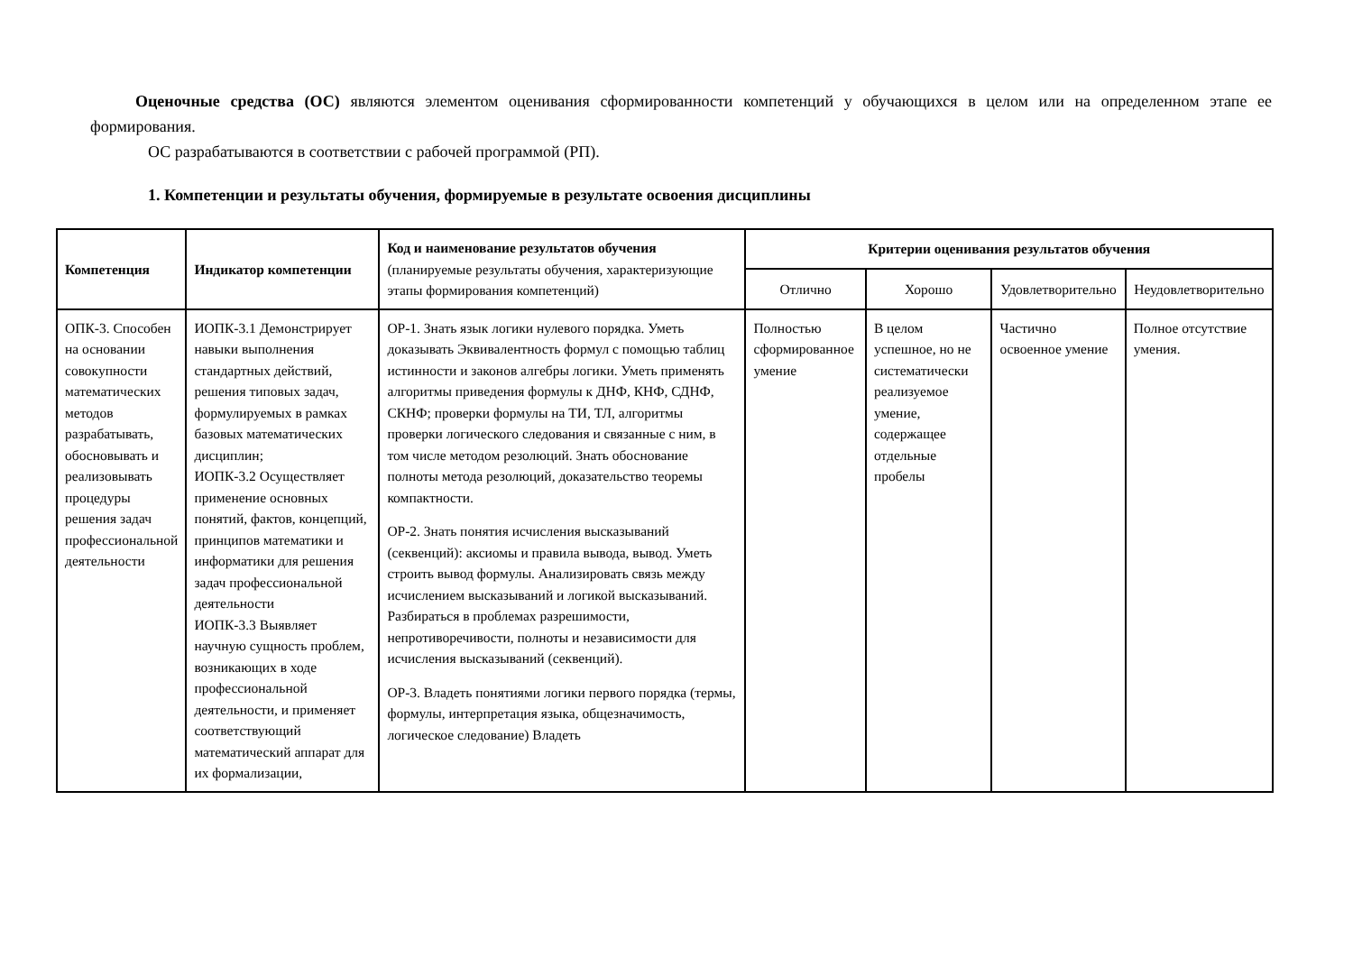Оценочные средства (ОС) являются элементом оценивания сформированности компетенций у обучающихся в целом или на определенном этапе ее формирования.
ОС разрабатываются в соответствии с рабочей программой (РП).
1. Компетенции и результаты обучения, формируемые в результате освоения дисциплины
| Компетенция | Индикатор компетенции | Код и наименование результатов обучения (планируемые результаты обучения, характеризующие этапы формирования компетенций) | Критерии оценивания результатов обучения | | | |
| --- | --- | --- | --- | --- | --- | --- |
| | | | Отлично | Хорошо | Удовлетворительно | Неудовлетворительно |
| ОПК-3. Способен на основании совокупности математических методов разрабатывать, обосновывать и реализовывать процедуры решения задач профессиональной деятельности | ИОПК-3.1 Демонстрирует навыки выполнения стандартных действий, решения типовых задач, формулируемых в рамках базовых математических дисциплин; ИОПК-3.2 Осуществляет применение основных понятий, фактов, концепций, принципов математики и информатики для решения задач профессиональной деятельности ИОПК-3.3 Выявляет научную сущность проблем, возникающих в ходе профессиональной деятельности, и применяет соответствующий математический аппарат для их формализации, | ОР-1. Знать язык логики нулевого порядка. Уметь доказывать Эквивалентность формул с помощью таблиц истинности и законов алгебры логики. Уметь применять алгоритмы приведения формулы к ДНФ, КНФ, СДНФ, СКНФ; проверки формулы на ТИ, ТЛ, алгоритмы проверки логического следования и связанные с ним, в том числе методом резолюций. Знать обоснование полноты метода резолюций, доказательство теоремы компактности. ОР-2. Знать понятия исчисления высказываний (секвенций): аксиомы и правила вывода, вывод. Уметь строить вывод формулы. Анализировать связь между исчислением высказываний и логикой высказываний. Разбираться в проблемах разрешимости, непротиворечивости, полноты и независимости для исчисления высказываний (секвенций). ОР-3. Владеть понятиями логики первого порядка (термы, формулы, интерпретация языка, общезначимость, логическое следование) Владеть | Полностью сформированное умение | В целом успешное, но не систематически реализуемое умение, содержащее отдельные пробелы | Частично освоенное умение | Полное отсутствие умения. |